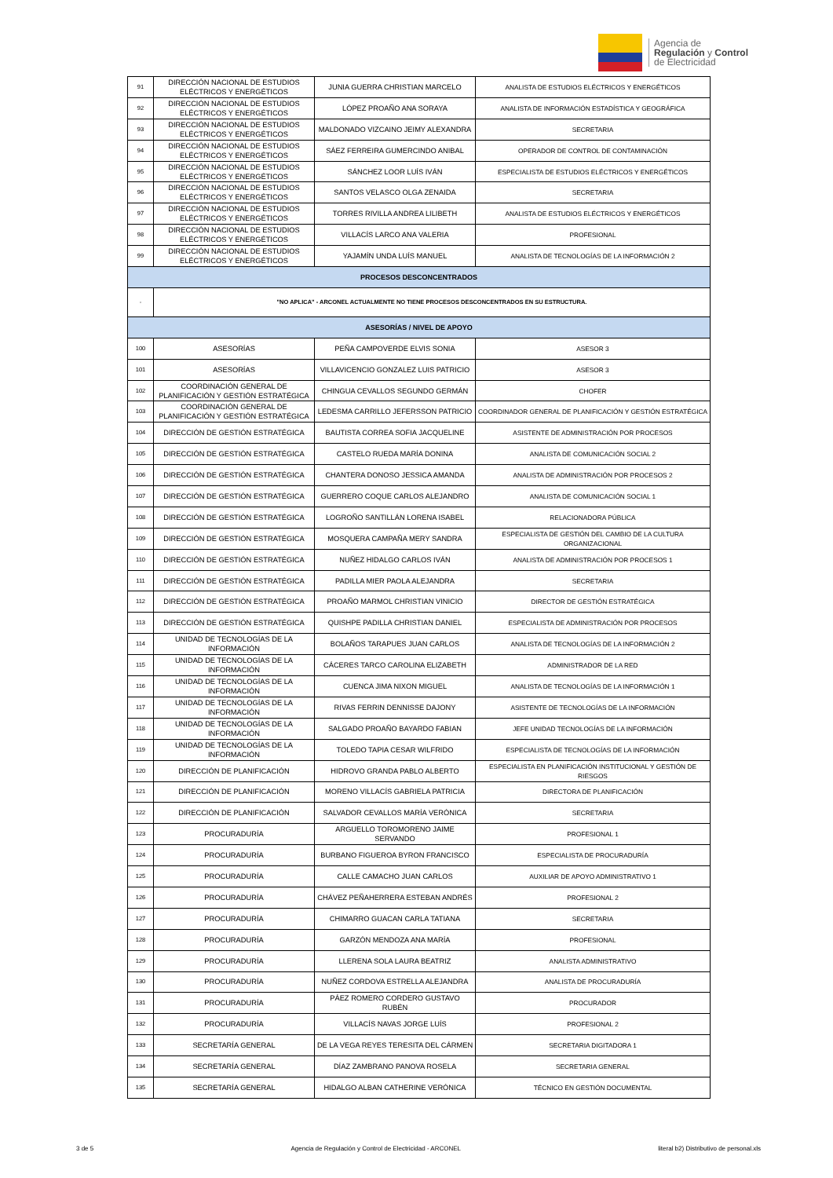Agencia de
Regulación y Control
de Electricidad
| 91 | DIRECCIÓN NACIONAL DE ESTUDIOS ELÉCTRICOS Y ENERGÉTICOS | JUNIA GUERRA CHRISTIAN MARCELO | ANALISTA DE ESTUDIOS ELÉCTRICOS Y ENERGÉTICOS |
| 92 | DIRECCIÓN NACIONAL DE ESTUDIOS ELÉCTRICOS Y ENERGÉTICOS | LÓPEZ PROAÑO ANA SORAYA | ANALISTA DE INFORMACIÓN ESTADÍSTICA Y GEOGRÁFICA |
| 93 | DIRECCIÓN NACIONAL DE ESTUDIOS ELÉCTRICOS Y ENERGÉTICOS | MALDONADO VIZCAINO JEIMY ALEXANDRA | SECRETARIA |
| 94 | DIRECCIÓN NACIONAL DE ESTUDIOS ELÉCTRICOS Y ENERGÉTICOS | SÁEZ FERREIRA GUMERCINDO ANIBAL | OPERADOR DE CONTROL DE CONTAMINACIÓN |
| 95 | DIRECCIÓN NACIONAL DE ESTUDIOS ELÉCTRICOS Y ENERGÉTICOS | SÁNCHEZ LOOR LUÍS IVÁN | ESPECIALISTA DE ESTUDIOS ELÉCTRICOS Y ENERGÉTICOS |
| 96 | DIRECCIÓN NACIONAL DE ESTUDIOS ELÉCTRICOS Y ENERGÉTICOS | SANTOS VELASCO OLGA ZENAIDA | SECRETARIA |
| 97 | DIRECCIÓN NACIONAL DE ESTUDIOS ELÉCTRICOS Y ENERGÉTICOS | TORRES RIVILLA ANDREA LILIBETH | ANALISTA DE ESTUDIOS ELÉCTRICOS Y ENERGÉTICOS |
| 98 | DIRECCIÓN NACIONAL DE ESTUDIOS ELÉCTRICOS Y ENERGÉTICOS | VILLACÍS LARCO ANA VALERIA | PROFESIONAL |
| 99 | DIRECCIÓN NACIONAL DE ESTUDIOS ELÉCTRICOS Y ENERGÉTICOS | YAJAMÍN UNDA LUÍS MANUEL | ANALISTA DE TECNOLOGÍAS DE LA INFORMACIÓN 2 |
| PROCESOS DESCONCENTRADOS | | | |
| - | "NO APLICA" - ARCONEL ACTUALMENTE NO TIENE PROCESOS DESCONCENTRADOS EN SU ESTRUCTURA. | | |
| ASESORÍAS / NIVEL DE APOYO | | | |
| 100 | ASESORÍAS | PEÑA CAMPOVERDE ELVIS SONIA | ASESOR 3 |
| 101 | ASESORÍAS | VILLAVICENCIO GONZALEZ LUIS PATRICIO | ASESOR 3 |
| 102 | COORDINACIÓN GENERAL DE PLANIFICACIÓN Y GESTIÓN ESTRATÉGICA | CHINGUA CEVALLOS SEGUNDO GERMÁN | CHOFER |
| 103 | COORDINACIÓN GENERAL DE PLANIFICACIÓN Y GESTIÓN ESTRATÉGICA | LEDESMA CARRILLO JEFERSSON PATRICIO | COORDINADOR GENERAL DE PLANIFICACIÓN Y GESTIÓN ESTRATÉGICA |
| 104 | DIRECCIÓN DE GESTIÓN ESTRATÉGICA | BAUTISTA CORREA SOFIA JACQUELINE | ASISTENTE DE ADMINISTRACIÓN POR PROCESOS |
| 105 | DIRECCIÓN DE GESTIÓN ESTRATÉGICA | CASTELO RUEDA MARÍA DONINA | ANALISTA DE COMUNICACIÓN SOCIAL 2 |
| 106 | DIRECCIÓN DE GESTIÓN ESTRATÉGICA | CHANTERA DONOSO JESSICA AMANDA | ANALISTA DE ADMINISTRACIÓN POR PROCESOS 2 |
| 107 | DIRECCIÓN DE GESTIÓN ESTRATÉGICA | GUERRERO COQUE CARLOS ALEJANDRO | ANALISTA DE COMUNICACIÓN SOCIAL 1 |
| 108 | DIRECCIÓN DE GESTIÓN ESTRATÉGICA | LOGROÑO SANTILLÁN LORENA ISABEL | RELACIONADORA PÚBLICA |
| 109 | DIRECCIÓN DE GESTIÓN ESTRATÉGICA | MOSQUERA CAMPAÑA MERY SANDRA | ESPECIALISTA DE GESTIÓN DEL CAMBIO DE LA CULTURA ORGANIZACIONAL |
| 110 | DIRECCIÓN DE GESTIÓN ESTRATÉGICA | NUÑEZ HIDALGO CARLOS IVÁN | ANALISTA DE ADMINISTRACIÓN POR PROCESOS 1 |
| 111 | DIRECCIÓN DE GESTIÓN ESTRATÉGICA | PADILLA MIER PAOLA ALEJANDRA | SECRETARIA |
| 112 | DIRECCIÓN DE GESTIÓN ESTRATÉGICA | PROAÑO MARMOL CHRISTIAN VINICIO | DIRECTOR DE GESTIÓN ESTRATÉGICA |
| 113 | DIRECCIÓN DE GESTIÓN ESTRATÉGICA | QUISHPE PADILLA CHRISTIAN DANIEL | ESPECIALISTA DE ADMINISTRACIÓN POR PROCESOS |
| 114 | UNIDAD DE TECNOLOGÍAS DE LA INFORMACIÓN | BOLAÑOS TARAPUES JUAN CARLOS | ANALISTA DE TECNOLOGÍAS DE LA INFORMACIÓN 2 |
| 115 | UNIDAD DE TECNOLOGÍAS DE LA INFORMACIÓN | CÁCERES TARCO CAROLINA ELIZABETH | ADMINISTRADOR DE LA RED |
| 116 | UNIDAD DE TECNOLOGÍAS DE LA INFORMACIÓN | CUENCA JIMA NIXON MIGUEL | ANALISTA DE TECNOLOGÍAS DE LA INFORMACIÓN 1 |
| 117 | UNIDAD DE TECNOLOGÍAS DE LA INFORMACIÓN | RIVAS FERRIN DENNISSE DAJONY | ASISTENTE DE TECNOLOGÍAS DE LA INFORMACIÓN |
| 118 | UNIDAD DE TECNOLOGÍAS DE LA INFORMACIÓN | SALGADO PROAÑO BAYARDO FABIAN | JEFE UNIDAD TECNOLOGÍAS DE LA INFORMACIÓN |
| 119 | UNIDAD DE TECNOLOGÍAS DE LA INFORMACIÓN | TOLEDO TAPIA CESAR WILFRIDO | ESPECIALISTA DE TECNOLOGÍAS DE LA INFORMACIÓN |
| 120 | DIRECCIÓN DE PLANIFICACIÓN | HIDROVO GRANDA PABLO ALBERTO | ESPECIALISTA EN PLANIFICACIÓN INSTITUCIONAL Y GESTIÓN DE RIESGOS |
| 121 | DIRECCIÓN DE PLANIFICACIÓN | MORENO VILLACÍS GABRIELA PATRICIA | DIRECTORA DE PLANIFICACIÓN |
| 122 | DIRECCIÓN DE PLANIFICACIÓN | SALVADOR CEVALLOS MARÍA VERÓNICA | SECRETARIA |
| 123 | PROCURADURÍA | ARGUELLO TOROMORENO JAIME SERVANDO | PROFESIONAL 1 |
| 124 | PROCURADURÍA | BURBANO FIGUEROA BYRON FRANCISCO | ESPECIALISTA DE PROCURADURÍA |
| 125 | PROCURADURÍA | CALLE CAMACHO JUAN CARLOS | AUXILIAR DE APOYO ADMINISTRATIVO 1 |
| 126 | PROCURADURÍA | CHÁVEZ PEÑAHERRERA ESTEBAN ANDRÉS | PROFESIONAL 2 |
| 127 | PROCURADURÍA | CHIMARRO GUACAN CARLA TATIANA | SECRETARIA |
| 128 | PROCURADURÍA | GARZÓN MENDOZA ANA MARÍA | PROFESIONAL |
| 129 | PROCURADURÍA | LLERENA SOLA LAURA BEATRIZ | ANALISTA ADMINISTRATIVO |
| 130 | PROCURADURÍA | NUÑEZ CORDOVA ESTRELLA ALEJANDRA | ANALISTA DE PROCURADURÍA |
| 131 | PROCURADURÍA | PÁEZ ROMERO CORDERO GUSTAVO RUBÉN | PROCURADOR |
| 132 | PROCURADURÍA | VILLACÍS NAVAS JORGE LUÍS | PROFESIONAL 2 |
| 133 | SECRETARÍA GENERAL | DE LA VEGA REYES TERESITA DEL CÁRMEN | SECRETARIA DIGITADORA 1 |
| 134 | SECRETARÍA GENERAL | DÍAZ ZAMBRANO PANOVA ROSELA | SECRETARIA GENERAL |
| 135 | SECRETARÍA GENERAL | HIDALGO ALBAN CATHERINE VERÓNICA | TÉCNICO EN GESTIÓN DOCUMENTAL |
3 de 5 Agencia de Regulación y Control de Electricidad - ARCONEL literal b2) Distributivo de personal.xls